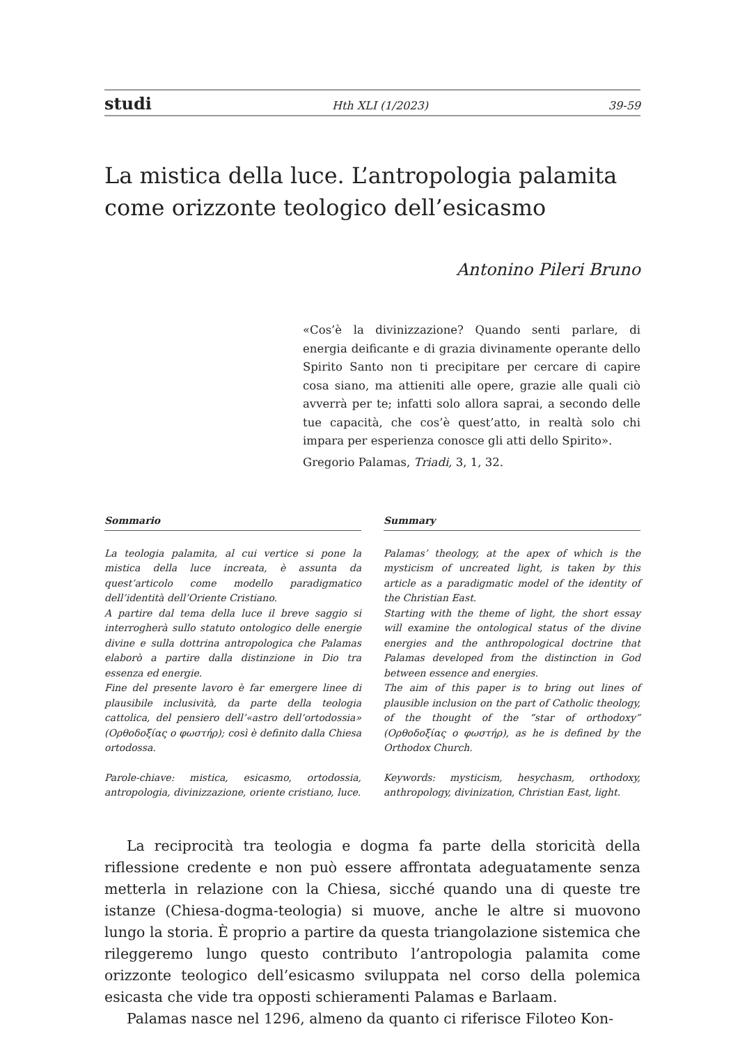studi Hth XLI (1/2023) 39-59
La mistica della luce. L’antropologia palamita come orizzonte teologico dell’esicasmo
Antonino Pileri Bruno
«Cos’è la divinizzazione? Quando senti parlare, di energia deificante e di grazia divinamente operante dello Spirito Santo non ti precipitare per cercare di capire cosa siano, ma attieniti alle opere, grazie alle quali ciò avverrà per te; infatti solo allora saprai, a secondo delle tue capacità, che cos’è quest’atto, in realtà solo chi impara per esperienza conosce gli atti dello Spirito».
Gregorio Palamas, Triadi, 3, 1, 32.
Sommario
La teologia palamita, al cui vertice si pone la mistica della luce increata, è assunta da quest’articolo come modello paradigmatico dell’identità dell’Oriente Cristiano.
A partire dal tema della luce il breve saggio si interrogherà sullo statuto ontologico delle energie divine e sulla dottrina antropologica che Palamas elaborò a partire dalla distinzione in Dio tra essenza ed energie.
Fine del presente lavoro è far emergere linee di plausibile inclusività, da parte della teologia cattolica, del pensiero dell’«astro dell’ortodossia» (Ορθοδοξίας ο φωστήρ); così è definito dalla Chiesa ortodossa.
Parole-chiave: mistica, esicasmo, ortodossia, antropologia, divinizzazione, oriente cristiano, luce.
Summary
Palamas’ theology, at the apex of which is the mysticism of uncreated light, is taken by this article as a paradigmatic model of the identity of the Christian East.
Starting with the theme of light, the short essay will examine the ontological status of the divine energies and the anthropological doctrine that Palamas developed from the distinction in God between essence and energies.
The aim of this paper is to bring out lines of plausible inclusion on the part of Catholic theology, of the thought of the “star of orthodoxy” (Ορθοδοξίας ο φωστήρ), as he is defined by the Orthodox Church.
Keywords: mysticism, hesychasm, orthodoxy, anthropology, divinization, Christian East, light.
La reciprocità tra teologia e dogma fa parte della storicità della riflessione credente e non può essere affrontata adeguatamente senza metterla in relazione con la Chiesa, sicché quando una di queste tre istanze (Chiesa-dogma-teologia) si muove, anche le altre si muovono lungo la storia. È proprio a partire da questa triangolazione sistemica che rileggeremo lungo questo contributo l’antropologia palamita come orizzonte teologico dell’esicasmo sviluppata nel corso della polemica esicasta che vide tra opposti schieramenti Palamas e Barlaam.
Palamas nasce nel 1296, almeno da quanto ci riferisce Filoteo Kon-